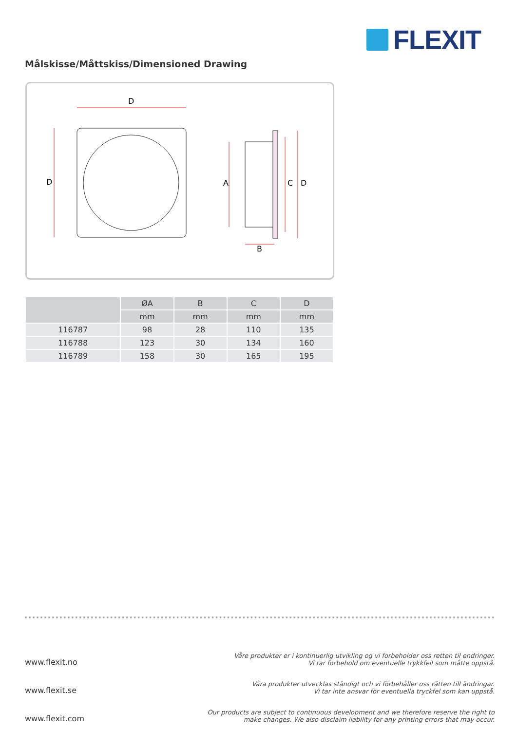FLEXIT
Målskisse/Måttskiss/Dimensioned Drawing
D
D
A
C
D
B
| | ØA | B | C | D |
| --- | --- | --- | --- | --- |
| | mm | mm | mm | mm |
| 116787 | 98 | 28 | 110 | 135 |
| 116788 | 123 | 30 | 134 | 160 |
| 116789 | 158 | 30 | 165 | 195 |
www.flexit.no Våre produkter er i kontinuerlig utvikling og vi forbeholder oss retten til endringer.
Vi tar forbehold om eventuelle trykkfeil som måtte oppstå.
www.flexit.se Våra produkter utvecklas ständigt och vi förbehåller oss rätten till ändringar.
Vi tar inte ansvar för eventuella tryckfel som kan uppstå.
www.flexit.com Our products are subject to continuous development and we therefore reserve the right to
make changes. We also disclaim liability for any printing errors that may occur.